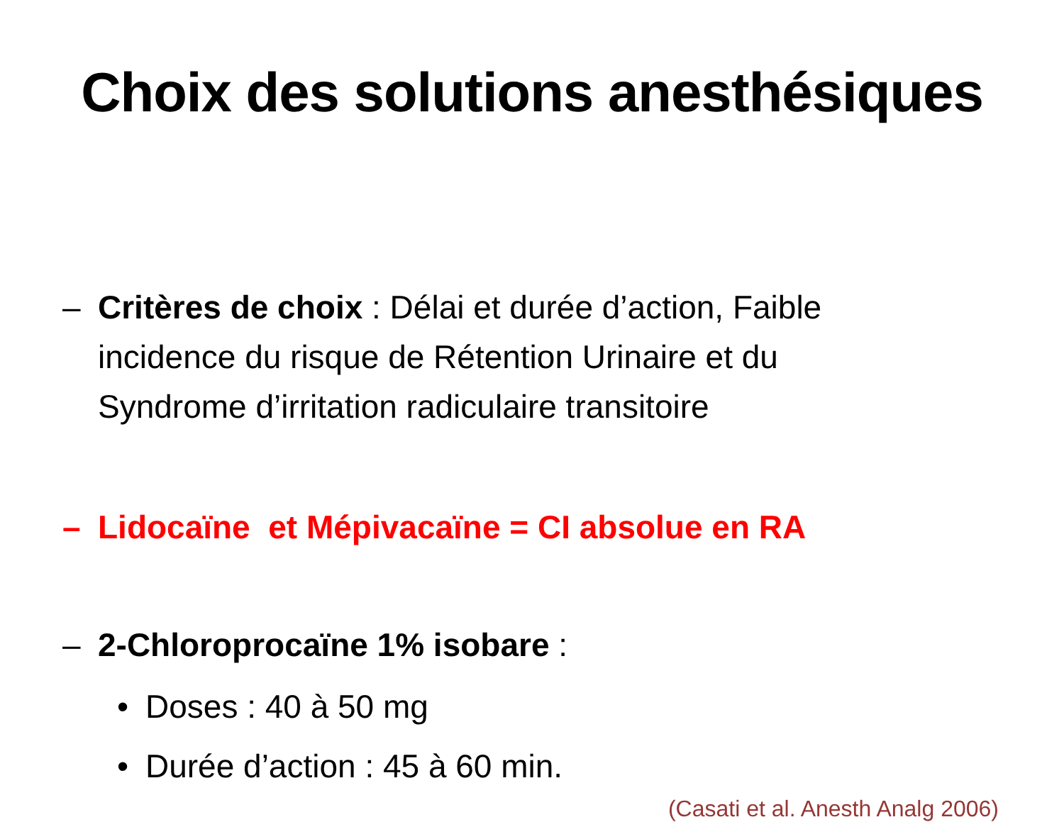Choix des solutions anesthésiques
– Critères de choix : Délai et durée d’action, Faible incidence du risque de Rétention Urinaire et du Syndrome d’irritation radiculaire transitoire
– Lidocaïne et Mépivacaïne = CI absolue en RA
– 2-Chloroprocaïne 1% isobare :
• Doses : 40 à 50 mg
• Durée d’action : 45 à 60 min.
(Casati et al. Anesth Analg 2006)